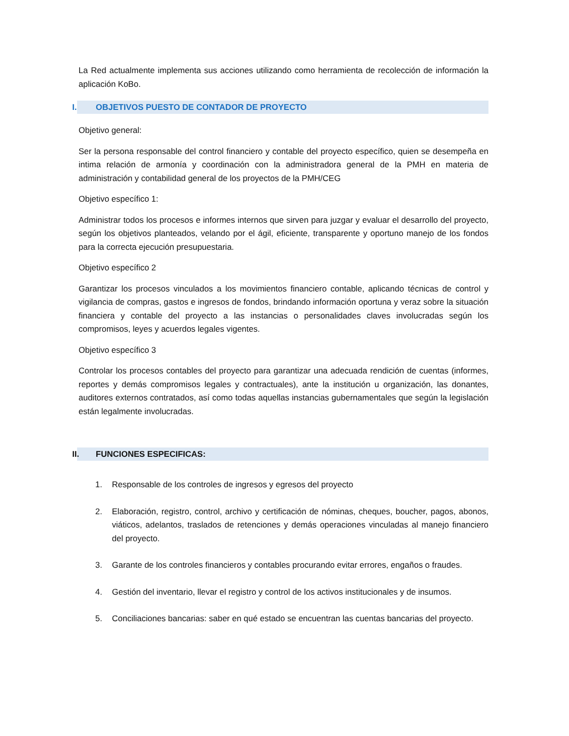La Red actualmente implementa sus acciones utilizando como herramienta de recolección de información la aplicación KoBo.
I. OBJETIVOS PUESTO DE CONTADOR DE PROYECTO
Objetivo general:
Ser la persona responsable del control financiero y contable del proyecto específico, quien se desempeña en intima relación de armonía y coordinación con la administradora general de la PMH en materia de administración y contabilidad general de los proyectos de la PMH/CEG
Objetivo específico 1:
Administrar todos los procesos e informes internos que sirven para juzgar y evaluar el desarrollo del proyecto, según los objetivos planteados, velando por el ágil, eficiente, transparente y oportuno manejo de los fondos para la correcta ejecución presupuestaria.
Objetivo específico 2
Garantizar los procesos vinculados a los movimientos financiero contable, aplicando técnicas de control y vigilancia de compras, gastos e ingresos de fondos, brindando información oportuna y veraz sobre la situación financiera y contable del proyecto a las instancias o personalidades claves involucradas según los compromisos, leyes y acuerdos legales vigentes.
Objetivo específico 3
Controlar los procesos contables del proyecto para garantizar una adecuada rendición de cuentas (informes, reportes y demás compromisos legales y contractuales), ante la institución u organización, las donantes, auditores externos contratados, así como todas aquellas instancias gubernamentales que según la legislación están legalmente involucradas.
II. FUNCIONES ESPECIFICAS:
1. Responsable de los controles de ingresos y egresos del proyecto
2. Elaboración, registro, control, archivo y certificación de nóminas, cheques, boucher, pagos, abonos, viáticos, adelantos, traslados de retenciones y demás operaciones vinculadas al manejo financiero del proyecto.
3. Garante de los controles financieros y contables procurando evitar errores, engaños o fraudes.
4. Gestión del inventario, llevar el registro y control de los activos institucionales y de insumos.
5. Conciliaciones bancarias: saber en qué estado se encuentran las cuentas bancarias del proyecto.